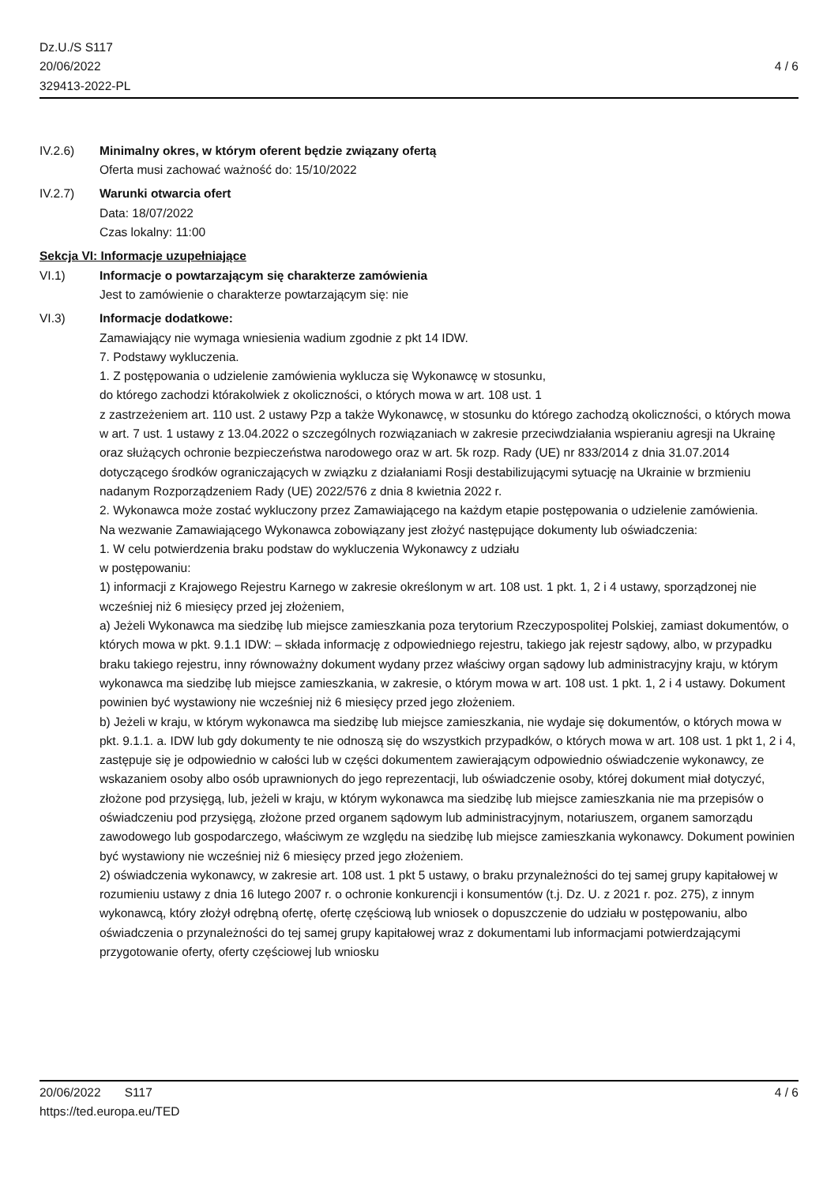Dz.U./S S117
20/06/2022
329413-2022-PL
4 / 6
IV.2.6) Minimalny okres, w którym oferent będzie związany ofertą
Oferta musi zachować ważność do: 15/10/2022
IV.2.7) Warunki otwarcia ofert
Data: 18/07/2022
Czas lokalny: 11:00
Sekcja VI: Informacje uzupełniające
VI.1) Informacje o powtarzającym się charakterze zamówienia
Jest to zamówienie o charakterze powtarzającym się: nie
VI.3) Informacje dodatkowe:
Zamawiający nie wymaga wniesienia wadium zgodnie z pkt 14 IDW.
7. Podstawy wykluczenia.
1. Z postępowania o udzielenie zamówienia wyklucza się Wykonawcę w stosunku,
do którego zachodzi którakolwiek z okoliczności, o których mowa w art. 108 ust. 1
z zastrzeżeniem art. 110 ust. 2 ustawy Pzp a także Wykonawcę, w stosunku do którego zachodzą okoliczności, o których mowa w art. 7 ust. 1 ustawy z 13.04.2022 o szczególnych rozwiązaniach w zakresie przeciwdziałania wspieraniu agresji na Ukrainę oraz służących ochronie bezpieczeństwa narodowego oraz w art. 5k rozp. Rady (UE) nr 833/2014 z dnia 31.07.2014 dotyczącego środków ograniczających w związku z działaniami Rosji destabilizującymi sytuację na Ukrainie w brzmieniu nadanym Rozporządzeniem Rady (UE) 2022/576 z dnia 8 kwietnia 2022 r.
2. Wykonawca może zostać wykluczony przez Zamawiającego na każdym etapie postępowania o udzielenie zamówienia.
Na wezwanie Zamawiającego Wykonawca zobowiązany jest złożyć następujące dokumenty lub oświadczenia:
1. W celu potwierdzenia braku podstaw do wykluczenia Wykonawcy z udziału
w postępowaniu:
1) informacji z Krajowego Rejestru Karnego w zakresie określonym w art. 108 ust. 1 pkt. 1, 2 i 4 ustawy, sporządzonej nie wcześniej niż 6 miesięcy przed jej złożeniem,
a) Jeżeli Wykonawca ma siedzibę lub miejsce zamieszkania poza terytorium Rzeczypospolitej Polskiej, zamiast dokumentów, o których mowa w pkt. 9.1.1 IDW: – składa informację z odpowiedniego rejestru, takiego jak rejestr sądowy, albo, w przypadku braku takiego rejestru, inny równoważny dokument wydany przez właściwy organ sądowy lub administracyjny kraju, w którym wykonawca ma siedzibę lub miejsce zamieszkania, w zakresie, o którym mowa w art. 108 ust. 1 pkt. 1, 2 i 4 ustawy. Dokument powinien być wystawiony nie wcześniej niż 6 miesięcy przed jego złożeniem.
b) Jeżeli w kraju, w którym wykonawca ma siedzibę lub miejsce zamieszkania, nie wydaje się dokumentów, o których mowa w pkt. 9.1.1. a. IDW lub gdy dokumenty te nie odnoszą się do wszystkich przypadków, o których mowa w art. 108 ust. 1 pkt 1, 2 i 4, zastępuje się je odpowiednio w całości lub w części dokumentem zawierającym odpowiednio oświadczenie wykonawcy, ze wskazaniem osoby albo osób uprawnionych do jego reprezentacji, lub oświadczenie osoby, której dokument miał dotyczyć, złożone pod przysięgą, lub, jeżeli w kraju, w którym wykonawca ma siedzibę lub miejsce zamieszkania nie ma przepisów o oświadczeniu pod przysięgą, złożone przed organem sądowym lub administracyjnym, notariuszem, organem samorządu zawodowego lub gospodarczego, właściwym ze względu na siedzibę lub miejsce zamieszkania wykonawcy. Dokument powinien być wystawiony nie wcześniej niż 6 miesięcy przed jego złożeniem.
2) oświadczenia wykonawcy, w zakresie art. 108 ust. 1 pkt 5 ustawy, o braku przynależności do tej samej grupy kapitałowej w rozumieniu ustawy z dnia 16 lutego 2007 r. o ochronie konkurencji i konsumentów (t.j. Dz. U. z 2021 r. poz. 275), z innym wykonawcą, który złożył odrębną ofertę, ofertę częściową lub wniosek o dopuszczenie do udziału w postępowaniu, albo oświadczenia o przynależności do tej samej grupy kapitałowej wraz z dokumentami lub informacjami potwierdzającymi przygotowanie oferty, oferty częściowej lub wniosku
20/06/2022 S117 4 / 6
https://ted.europa.eu/TED